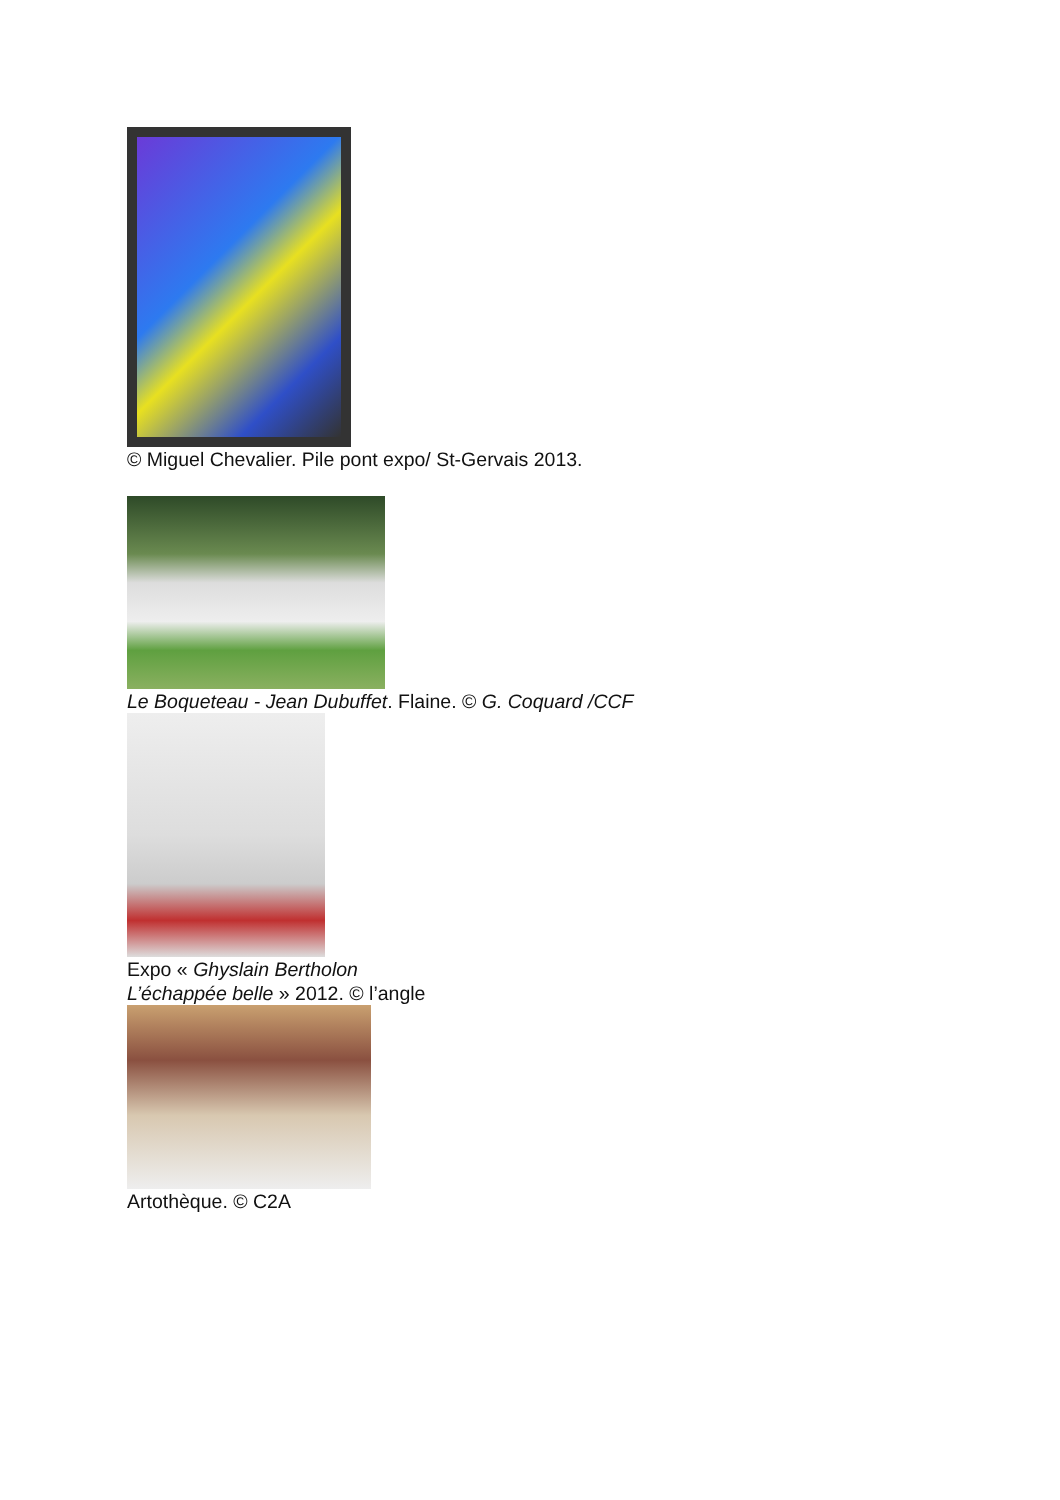© Miguel Chevalier. Pile pont expo/ St-Gervais 2013.
Le Boqueteau - Jean Dubuffet. Flaine. © G. Coquard /CCF
Expo « Ghyslain Bertholon
L’échappée belle » 2012. © l’angle
Artothèque. © C2A